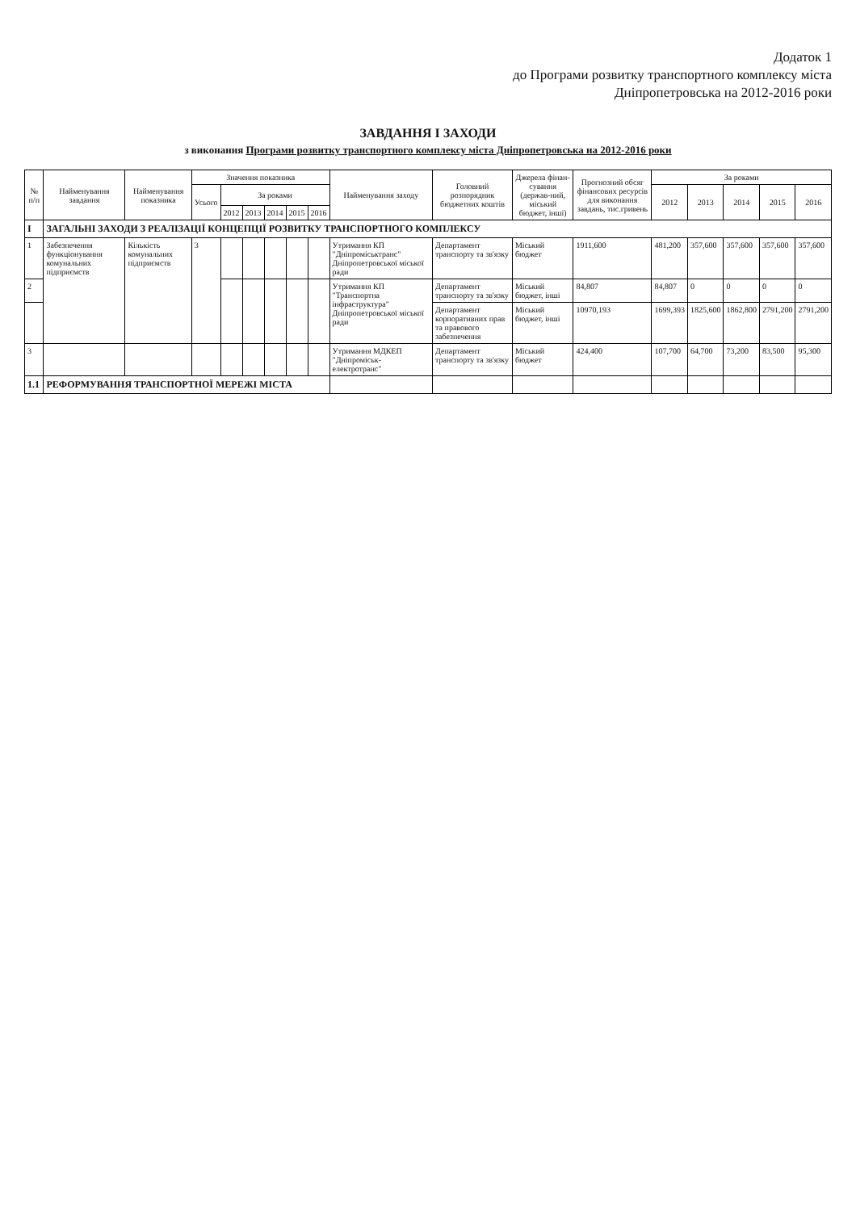Додаток 1
до Програми розвитку транспортного комплексу міста
Дніпропетровська на 2012-2016 роки
ЗАВДАННЯ І ЗАХОДИ
з виконання Програми розвитку транспортного комплексу міста Дніпропетровська на 2012-2016 роки
| № п/п | Найменування завдання | Найменування показника | Значення показника | | | | | | Найменування заходу | Головний розпорядник бюджетних коштів | Джерела фінан-сування (держав-ний, міський бюджет, інші) | Прогнозний обсяг фінансових ресурсів для виконання завдань, тис.гривень | За роками | | | | |
| --- | --- | --- | --- | --- | --- | --- | --- | --- | --- | --- | --- | --- | --- | --- | --- | --- | --- |
| | | | Усього | За роками | | | | | | | | | 2012 | 2013 | 2014 | 2015 | 2016 |
| | | | | 2012 | 2013 | 2014 | 2015 | 2016 | | | | | | | | | |
| I | ЗАГАЛЬНІ ЗАХОДИ З РЕАЛІЗАЦІЇ КОНЦЕПЦІЇ РОЗВИТКУ ТРАНСПОРТНОГО КОМПЛЕКСУ | | | | | | | | | | | | | | | | |
| 1 | Забезпечення функціонування комунальних підприємств | Кількість комунальних підприємств | 3 | | | | | | Утримання КП "Дніпроміськтранс" Дніпропетровської міської ради | Департамент транспорту та зв'язку | Міський бюджет | 1911,600 | 481,200 | 357,600 | 357,600 | 357,600 | 357,600 |
| 2 | | | | | | | | | Утримання КП "Транспортна інфраструктура" Дніпропетровської міської ради | Департамент транспорту та зв'язку | Міський бюджет, інші | 84,807 | 84,807 | 0 | 0 | 0 | 0 |
| | | | | | | | | | | Департамент корпоративних прав та правового забезпечення | Міський бюджет, інші | 10970,193 | 1699,393 | 1825,600 | 1862,800 | 2791,200 | 2791,200 |
| 3 | | | | | | | | | Утримання МДКЕП "Дніпроміськ-електротранс" | Департамент транспорту та зв'язку | Міський бюджет | 424,400 | 107,700 | 64,700 | 73,200 | 83,500 | 95,300 |
| 1.1 | РЕФОРМУВАННЯ ТРАНСПОРТНОЇ МЕРЕЖІ МІСТА | | | | | | | | | | | | | | | | |